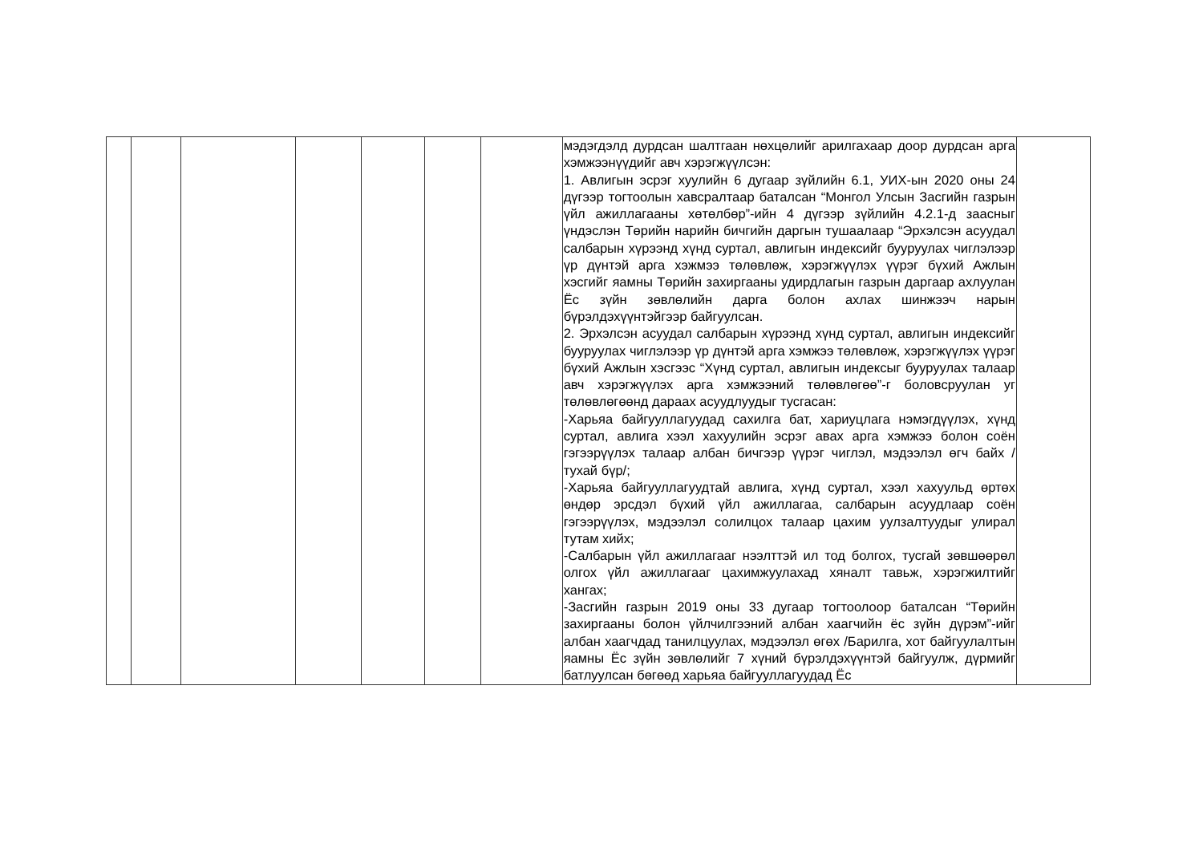| | | | | | | | мэдэгдэлд дурдсан шалтгаан нөхцөлийг арилгахаар доор дурдсан арга хэмжээнүүдийг авч хэрэгжүүлсэн: 1. Авлигын эсрэг хуулийн 6 дугаар зүйлийн 6.1, УИХ-ын 2020 оны 24 дүгээр тогтоолын хавсралтаар баталсан “Монгол Улсын Засгийн газрын үйл ажиллагааны хөтөлбөр”-ийн 4 дүгээр зүйлийн 4.2.1-д заасныг үндэслэн Төрийн нарийн бичгийн даргын тушаалаар “Эрхэлсэн асуудал салбарын хүрээнд хүнд суртал, авлигын индексийг бууруулах чиглэлээр үр дүнтэй арга хэжмээ төлөвлөж, хэрэгжүүлэх үүрэг бүхий Ажлын хэсгийг яамны Төрийн захиргааны удирдлагын газрын даргаар ахлуулан Ёс зүйн зөвлөлийн дарга болон ахлах шинжээч нарын бүрэлдэхүүнтэйгээр байгуулсан. 2. Эрхэлсэн асуудал салбарын хүрээнд хүнд суртал, авлигын индексийг бууруулах чиглэлээр үр дүнтэй арга хэмжээ төлөвлөж, хэрэгжүүлэх үүрэг бүхий Ажлын хэсгээс “Хүнд суртал, авлигын индексыг бууруулах талаар авч хэрэгжүүлэх арга хэмжээний төлөвлөгөө”-г боловсруулан уг төлөвлөгөөнд дараах асуудлуудыг тусгасан: -Харьяа байгууллагуудад сахилга бат, хариуцлага нэмэгдүүлэх, хүнд суртал, авлига хээл хахуулийн эсрэг авах арга хэмжээ болон соён гэгээрүүлэх талаар албан бичгээр үүрэг чиглэл, мэдээлэл өгч байх /тухай бүр/; -Харьяа байгууллагуудтай авлига, хүнд суртал, хээл хахуульд өртөх өндөр эрсдэл бүхий үйл ажиллагаа, салбарын асуудлаар соён гэгээрүүлэх, мэдээлэл солилцох талаар цахим уулзалтуудыг улирал тутам хийх; -Салбарын үйл ажиллагааг нээлттэй ил тод болгох, тусгай зөвшөөрөл олгох үйл ажиллагааг цахимжуулахад хяналт тавьж, хэрэгжилтийг хангах; -Засгийн газрын 2019 оны 33 дугаар тогтоолоор баталсан “Төрийн захиргааны болон үйлчилгээний албан хаагчийн ёс зүйн дүрэм”-ийг албан хаагчдад танилцуулах, мэдээлэл өгөх /Барилга, хот байгуулалтын яамны Ёс зүйн зөвлөлийг 7 хүний бүрэлдэхүүнтэй байгуулж, дүрмийг батлуулсан бөгөөд харьяа байгууллагуудад Ёс | |